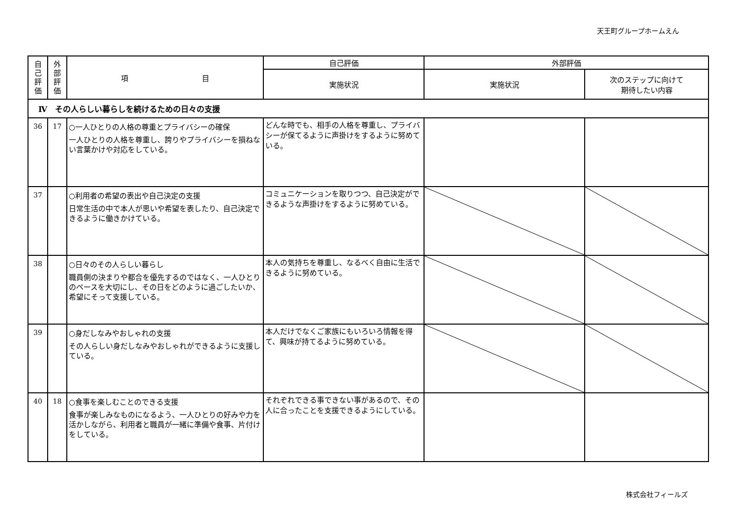天王町グループホームえん
| 自 己 評 価 | 外 部 評 価 | 項 目 | 自己評価 | 外部評価 | |
| --- | --- | --- | --- | --- | --- |
| | | | 実施状況 | 実施状況 | 次のステップに向けて 期待したい内容 |
| Ⅳ その人らしい暮らしを続けるための日々の支援 | | | | | |
| 36 | 17 | ○一人ひとりの人格の尊重とプライバシーの確保 一人ひとりの人格を尊重し、誇りやプライバシーを損ねない言葉かけや対応をしている。 | どんな時でも、相手の人格を尊重し、プライバシーが保てるように声掛けをするように努めている。 | | |
| 37 | | ○利用者の希望の表出や自己決定の支援 日常生活の中で本人が思いや希望を表したり、自己決定できるように働きかけている。 | コミュニケーションを取りつつ、自己決定ができるような声掛けをするように努めている。 | | |
| 38 | | ○日々のその人らしい暮らし 職員側の決まりや都合を優先するのではなく、一人ひとりのペースを大切にし、その日をどのように過ごしたいか、希望にそって支援している。 | 本人の気持ちを尊重し、なるべく自由に生活できるように努めている。 | | |
| 39 | | ○身だしなみやおしゃれの支援 その人らしい身だしなみやおしゃれができるように支援している。 | 本人だけでなくご家族にもいろいろ情報を得て、興味が持てるように努めている。 | | |
| 40 | 18 | ○食事を楽しむことのできる支援 食事が楽しみなものになるよう、一人ひとりの好みや力を活かしながら、利用者と職員が一緒に準備や食事、片付けをしている。 | それぞれできる事できない事があるので、その人に合ったことを支援できるようにしている。 | | |
株式会社フィールズ